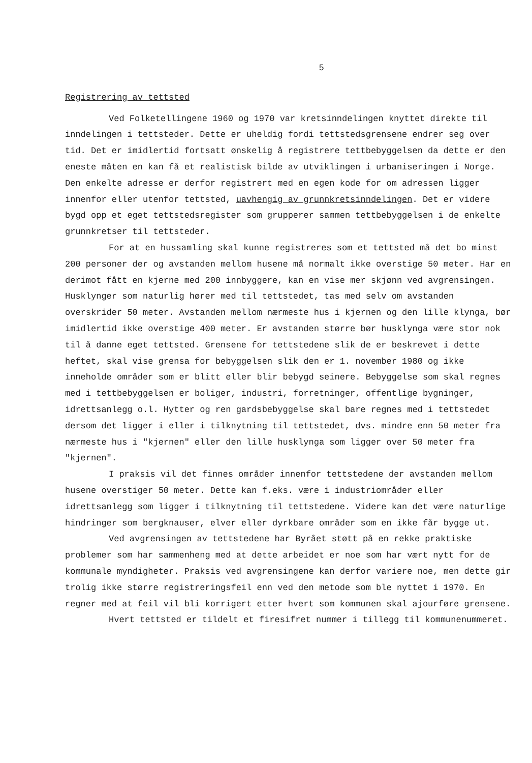5
Registrering av tettsted
Ved Folketellingene 1960 og 1970 var kretsinndelingen knyttet direkte til inndelingen i tettsteder. Dette er uheldig fordi tettstedsgrensene endrer seg over tid. Det er imidlertid fortsatt ønskelig å registrere tettbebyggelsen da dette er den eneste måten en kan få et realistisk bilde av utviklingen i urbaniseringen i Norge. Den enkelte adresse er derfor registrert med en egen kode for om adressen ligger innenfor eller utenfor tettsted, uavhengig av grunnkretsinndelingen. Det er videre bygd opp et eget tettstedsregister som grupperer sammen tettbebyggelsen i de enkelte grunnkretser til tettsteder.
For at en hussamling skal kunne registreres som et tettsted må det bo minst 200 personer der og avstanden mellom husene må normalt ikke overstige 50 meter. Har en derimot fått en kjerne med 200 innbyggere, kan en vise mer skjønn ved avgrensingen. Husklynger som naturlig hører med til tettstedet, tas med selv om avstanden overskrider 50 meter. Avstanden mellom nærmeste hus i kjernen og den lille klynga, bør imidlertid ikke overstige 400 meter. Er avstanden større bør husklynga være stor nok til å danne eget tettsted. Grensene for tettstedene slik de er beskrevet i dette heftet, skal vise grensa for bebyggelsen slik den er 1. november 1980 og ikke inneholde områder som er blitt eller blir bebygd seinere. Bebyggelse som skal regnes med i tettbebyggelsen er boliger, industri, forretninger, offentlige bygninger, idrettsanlegg o.l. Hytter og ren gardsbebyggelse skal bare regnes med i tettstedet dersom det ligger i eller i tilknytning til tettstedet, dvs. mindre enn 50 meter fra nærmeste hus i "kjernen" eller den lille husklynga som ligger over 50 meter fra "kjernen".
I praksis vil det finnes områder innenfor tettstedene der avstanden mellom husene overstiger 50 meter. Dette kan f.eks. være i industriområder eller idrettsanlegg som ligger i tilknytning til tettstedene. Videre kan det være naturlige hindringer som bergknauser, elver eller dyrkbare områder som en ikke får bygge ut.
Ved avgrensingen av tettstedene har Byrået støtt på en rekke praktiske problemer som har sammenheng med at dette arbeidet er noe som har vært nytt for de kommunale myndigheter. Praksis ved avgrensingene kan derfor variere noe, men dette gir trolig ikke større registreringsfeil enn ved den metode som ble nyttet i 1970. En regner med at feil vil bli korrigert etter hvert som kommunen skal ajourføre grensene.
Hvert tettsted er tildelt et firesifret nummer i tillegg til kommunenummeret.